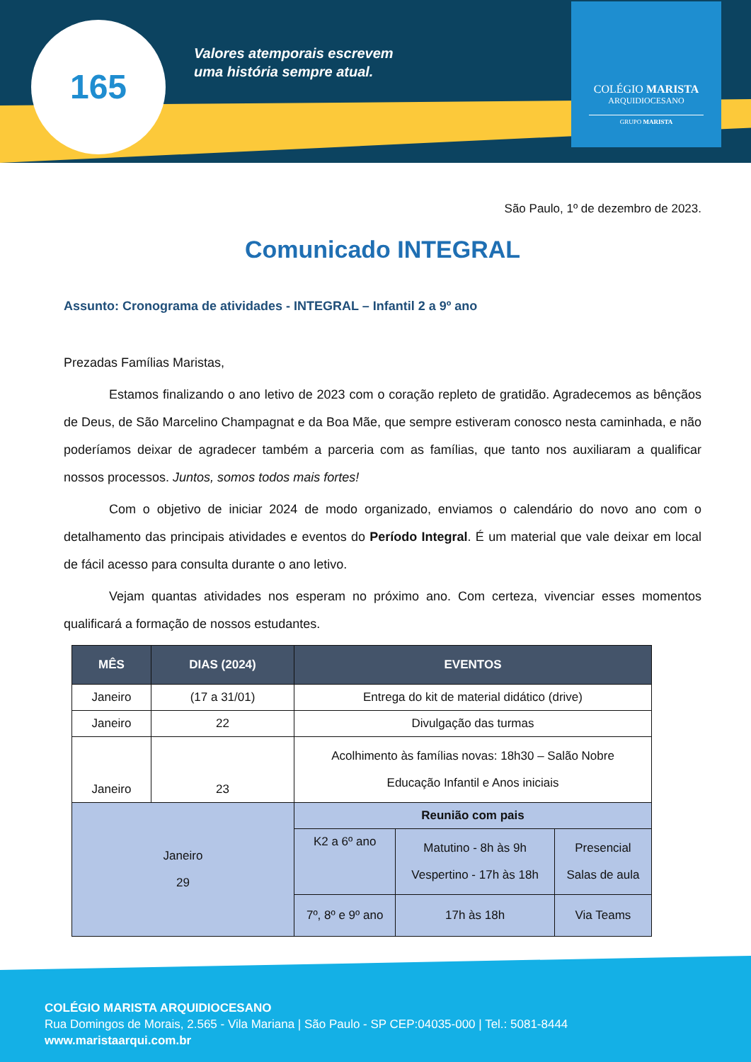165
Valores atemporais escrevem
uma história sempre atual.
COLÉGIO MARISTA
ARQUIDIOCESANO
GRUPO MARISTA
São Paulo, 1º de dezembro de 2023.
Comunicado INTEGRAL
Assunto: Cronograma de atividades - INTEGRAL – Infantil 2 a 9º ano
Prezadas Famílias Maristas,
Estamos finalizando o ano letivo de 2023 com o coração repleto de gratidão. Agradecemos as bênçãos de Deus, de São Marcelino Champagnat e da Boa Mãe, que sempre estiveram conosco nesta caminhada, e não poderíamos deixar de agradecer também a parceria com as famílias, que tanto nos auxiliaram a qualificar nossos processos. Juntos, somos todos mais fortes!
Com o objetivo de iniciar 2024 de modo organizado, enviamos o calendário do novo ano com o detalhamento das principais atividades e eventos do Período Integral. É um material que vale deixar em local de fácil acesso para consulta durante o ano letivo.
Vejam quantas atividades nos esperam no próximo ano. Com certeza, vivenciar esses momentos qualificará a formação de nossos estudantes.
| MÊS | DIAS (2024) | EVENTOS | | |
| --- | --- | --- | --- | --- |
| Janeiro | (17 a 31/01) | Entrega do kit de material didático (drive) | | |
| Janeiro | 22 | Divulgação das turmas | | |
| Janeiro | 23 | Acolhimento às famílias novas: 18h30 – Salão Nobre Educação Infantil e Anos iniciais | | |
| Janeiro 29 | | Reunião com pais | | |
| | | K2 a 6º ano | Matutino - 8h às 9h Vespertino - 17h às 18h | Presencial Salas de aula |
| | | 7º, 8º e 9º ano | 17h às 18h | Via Teams |
COLÉGIO MARISTA ARQUIDIOCESANO
Rua Domingos de Morais, 2.565 - Vila Mariana | São Paulo - SP CEP:04035-000 | Tel.: 5081-8444
www.maristaarqui.com.br